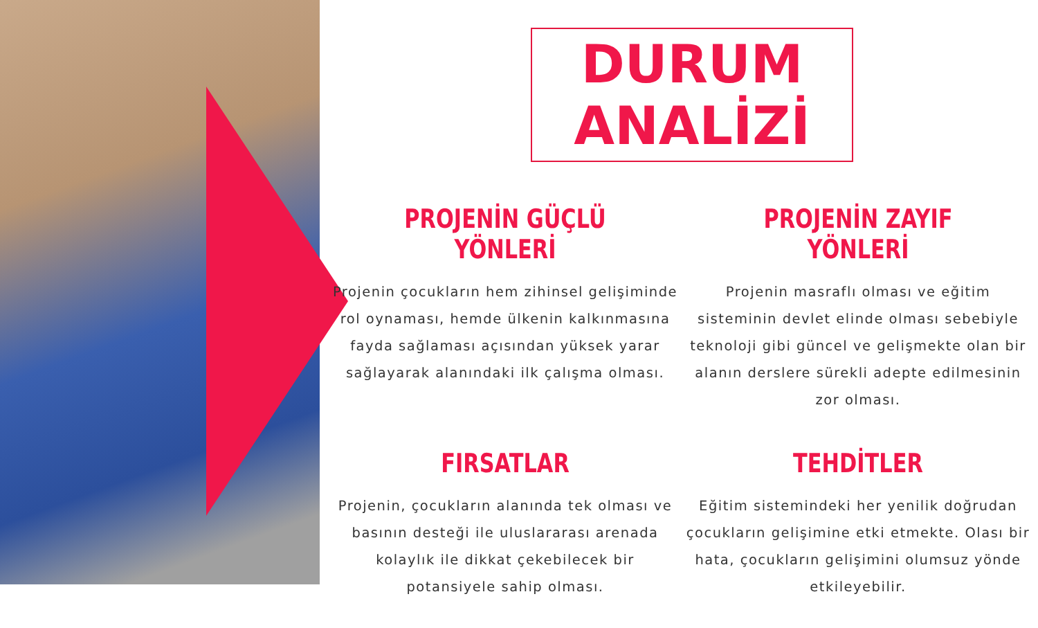DURUM ANALİZİ
PROJENİN GÜÇLÜ YÖNLERİ
Projenin çocukların hem zihinsel gelişiminde rol oynaması, hemde ülkenin kalkınmasına fayda sağlaması açısından yüksek yarar sağlayarak alanındaki ilk çalışma olması.
PROJENİN ZAYIF YÖNLERİ
Projenin masraflı olması ve eğitim sisteminin devlet elinde olması sebebiyle teknoloji gibi güncel ve gelişmekte olan bir alanın derslere sürekli adepte edilmesinin zor olması.
FIRSATLAR
Projenin, çocukların alanında tek olması ve basının desteği ile uluslararası arenada kolaylık ile dikkat çekebilecek bir potansiyele sahip olması.
TEHDİTLER
Eğitim sistemindeki her yenilik doğrudan çocukların gelişimine etki etmekte. Olası bir hata, çocukların gelişimini olumsuz yönde etkileyebilir.